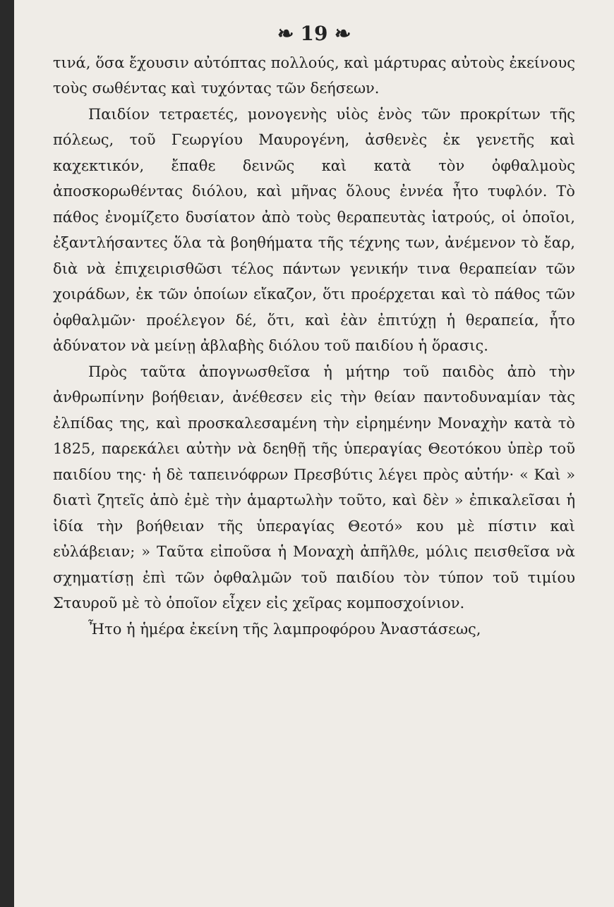❧ 19 ❧
τινά, ὅσα ἔχουσιν αὐτόπτας πολλούς, καὶ μάρτυρας αὐτοὺς ἐκείνους τοὺς σωθέντας καὶ τυχόντας τῶν δεήσεων.
Παιδίον τετραετές, μονογενὴς υἱὸς ἑνὸς τῶν προκρίτων τῆς πόλεως, τοῦ Γεωργίου Μαυρογένη, ἀσθενὲς ἐκ γενετῆς καὶ καχεκτικόν, ἔπαθε δεινῶς καὶ κατὰ τὸν ὀφθαλμοὺς ἀποσκορωθέντας διόλου, καὶ μῆνας ὅλους ἐννέα ἦτο τυφλόν. Τὸ πάθος ἐνομίζετο δυσίατον ἀπὸ τοὺς θεραπευτὰς ἰατρούς, οἱ ὁποῖοι, ἐξαντλήσαντες ὅλα τὰ βοηθήματα τῆς τέχνης των, ἀνέμενον τὸ ἔαρ, διὰ νὰ ἐπιχειρισθῶσι τέλος πάντων γενικήν τινα θεραπείαν τῶν χοιράδων, ἐκ τῶν ὁποίων εἴκαζον, ὅτι προέρχεται καὶ τὸ πάθος τῶν ὀφθαλμῶν· προέλεγον δέ, ὅτι, καὶ ἐὰν ἐπιτύχῃ ἡ θεραπεία, ἦτο ἀδύνατον νὰ μείνῃ ἀβλαβὴς διόλου τοῦ παιδίου ἡ ὅρασις.
Πρὸς ταῦτα ἀπογνωσθεῖσα ἡ μήτηρ τοῦ παιδὸς ἀπὸ τὴν ἀνθρωπίνην βοήθειαν, ἀνέθεσεν εἰς τὴν θείαν παντοδυναμίαν τὰς ἐλπίδας της, καὶ προσκαλεσαμένη τὴν εἰρημένην Μοναχὴν κατὰ τὸ 1825, παρεκάλει αὐτὴν νὰ δεηθῇ τῆς ὑπεραγίας Θεοτόκου ὑπὲρ τοῦ παιδίου της· ἡ δὲ ταπεινόφρων Πρεσβύτις λέγει πρὸς αὐτήν· « Καὶ » διατὶ ζητεῖς ἀπὸ ἐμὲ τὴν ἁμαρτωλὴν τοῦτο, καὶ δὲν » ἐπικαλεῖσαι ἡ ἰδία τὴν βοήθειαν τῆς ὑπεραγίας Θεοτό» κου μὲ πίστιν καὶ εὐλάβειαν; » Ταῦτα εἰποῦσα ἡ Μοναχὴ ἀπῆλθε, μόλις πεισθεῖσα νὰ σχηματίσῃ ἐπὶ τῶν ὀφθαλμῶν τοῦ παιδίου τὸν τύπον τοῦ τιμίου Σταυροῦ μὲ τὸ ὁποῖον εἶχεν εἰς χεῖρας κομποσχοίνιον.
Ἦτο ἡ ἡμέρα ἐκείνη τῆς λαμπροφόρου Ἀναστάσεως,